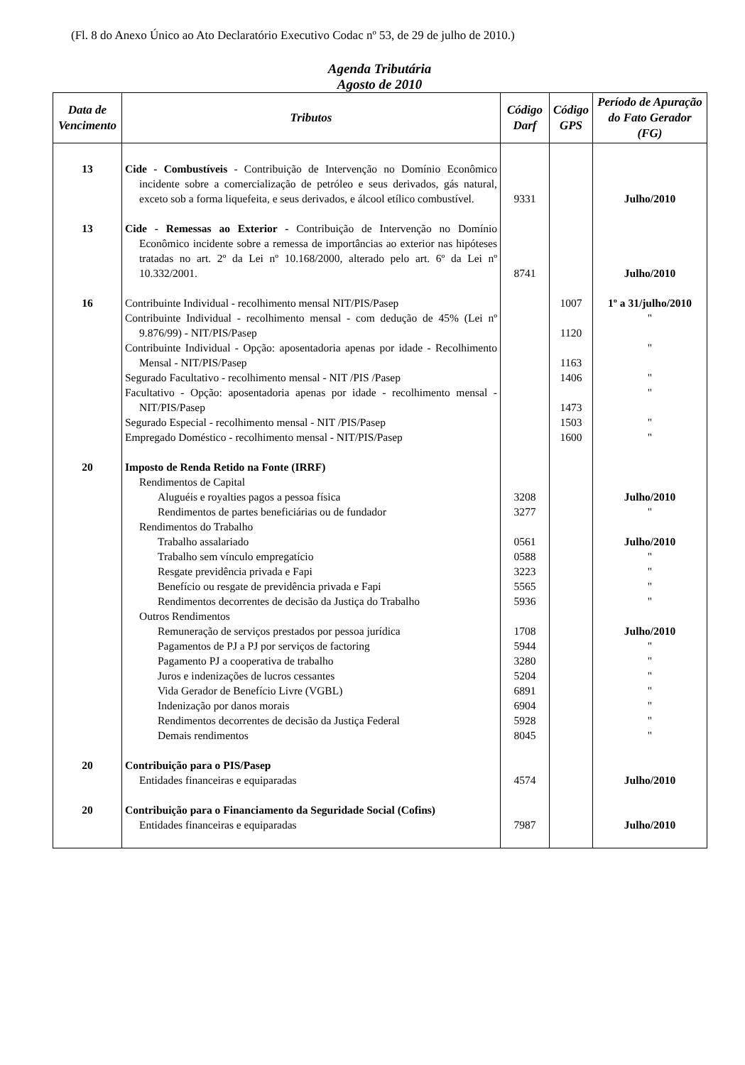(Fl. 8 do Anexo Único ao Ato Declaratório Executivo Codac nº 53, de 29 de julho de 2010.)
Agenda Tributária
Agosto de 2010
| Data de Vencimento | Tributos | Código Darf | Código GPS | Período de Apuração do Fato Gerador (FG) |
| --- | --- | --- | --- | --- |
| 13 | Cide - Combustíveis - Contribuição de Intervenção no Domínio Econômico incidente sobre a comercialização de petróleo e seus derivados, gás natural, exceto sob a forma liquefeita, e seus derivados, e álcool etílico combustível. | 9331 | | Julho/2010 |
| 13 | Cide - Remessas ao Exterior - Contribuição de Intervenção no Domínio Econômico incidente sobre a remessa de importâncias ao exterior nas hipóteses tratadas no art. 2º da Lei nº 10.168/2000, alterado pelo art. 6º da Lei nº 10.332/2001. | 8741 | | Julho/2010 |
| 16 | Contribuinte Individual - recolhimento mensal NIT/PIS/Pasep | | 1007 | 1º a 31/julho/2010 |
| | Contribuinte Individual - recolhimento mensal - com dedução de 45% (Lei nº 9.876/99) - NIT/PIS/Pasep | | 1120 | " |
| | Contribuinte Individual - Opção: aposentadoria apenas por idade - Recolhimento Mensal - NIT/PIS/Pasep | | 1163 | " |
| | Segurado Facultativo - recolhimento mensal - NIT /PIS /Pasep | | 1406 | " |
| | Facultativo - Opção: aposentadoria apenas por idade - recolhimento mensal - NIT/PIS/Pasep | | 1473 | " |
| | Segurado Especial - recolhimento mensal - NIT /PIS/Pasep | | 1503 | " |
| | Empregado Doméstico - recolhimento mensal - NIT/PIS/Pasep | | 1600 | " |
| 20 | Imposto de Renda Retido na Fonte (IRRF) | | | |
| | Rendimentos de Capital | | | |
| | Aluguéis e royalties pagos a pessoa física | 3208 | | Julho/2010 |
| | Rendimentos de partes beneficiárias ou de fundador | 3277 | | " |
| | Rendimentos do Trabalho | | | |
| | Trabalho assalariado | 0561 | | Julho/2010 |
| | Trabalho sem vínculo empregatício | 0588 | | " |
| | Resgate previdência privada e Fapi | 3223 | | " |
| | Benefício ou resgate de previdência privada e Fapi | 5565 | | " |
| | Rendimentos decorrentes de decisão da Justiça do Trabalho | 5936 | | " |
| | Outros Rendimentos | | | |
| | Remuneração de serviços prestados por pessoa jurídica | 1708 | | Julho/2010 |
| | Pagamentos de PJ a PJ por serviços de factoring | 5944 | | " |
| | Pagamento PJ a cooperativa de trabalho | 3280 | | " |
| | Juros e indenizações de lucros cessantes | 5204 | | " |
| | Vida Gerador de Benefício Livre (VGBL) | 6891 | | " |
| | Indenização por danos morais | 6904 | | " |
| | Rendimentos decorrentes de decisão da Justiça Federal | 5928 | | " |
| | Demais rendimentos | 8045 | | " |
| 20 | Contribuição para o PIS/Pasep | | | |
| | Entidades financeiras e equiparadas | 4574 | | Julho/2010 |
| 20 | Contribuição para o Financiamento da Seguridade Social (Cofins) | | | |
| | Entidades financeiras e equiparadas | 7987 | | Julho/2010 |